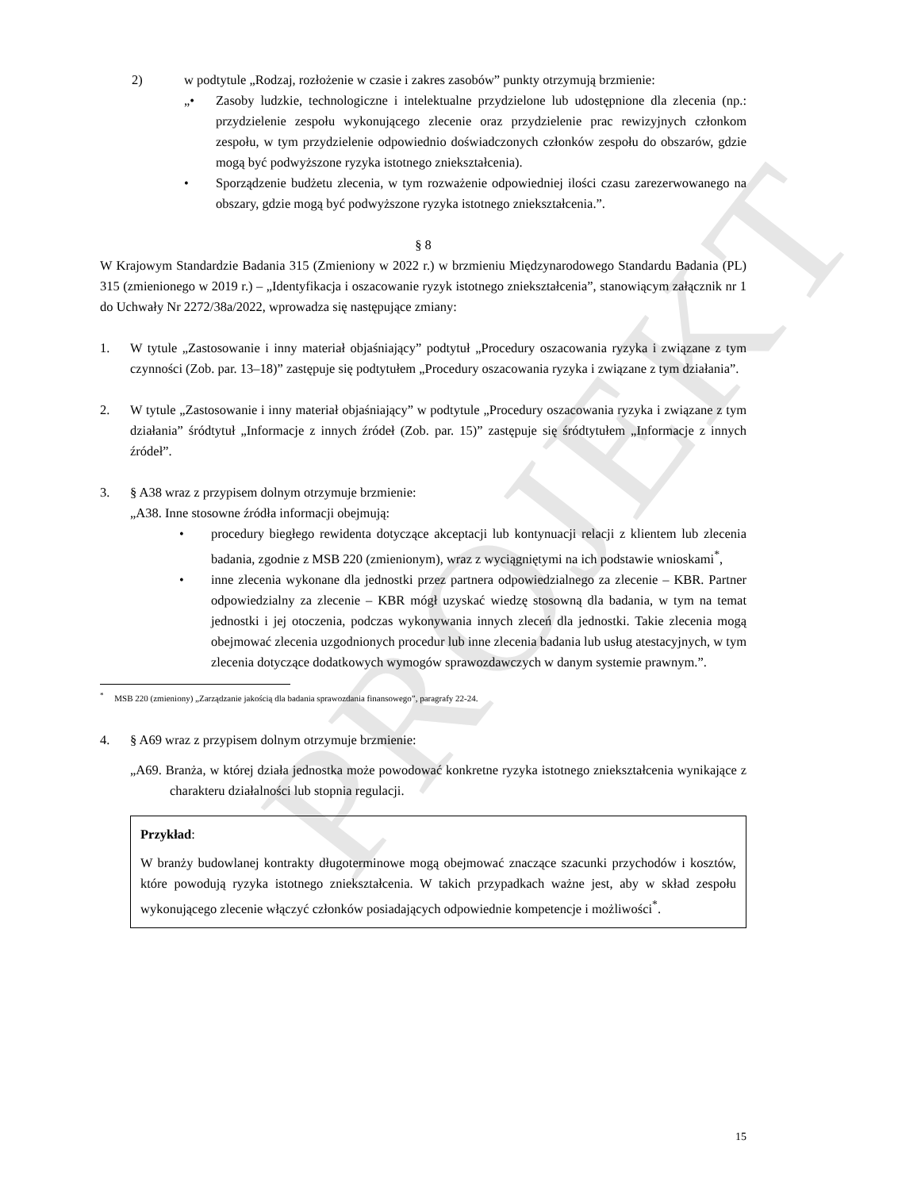PROJEKT
2) w podtytule „Rodzaj, rozłożenie w czasie i zakres zasobów” punkty otrzymują brzmienie:
„• Zasoby ludzkie, technologiczne i intelektualne przydzielone lub udostępnione dla zlecenia (np.: przydzielenie zespołu wykonującego zlecenie oraz przydzielenie prac rewizyjnych członkom zespołu, w tym przydzielenie odpowiednio doświadczonych członków zespołu do obszarów, gdzie mogą być podwyższone ryzyka istotnego zniekształcenia).
• Sporządzenie budżetu zlecenia, w tym rozważenie odpowiedniej ilości czasu zarezerwowanego na obszary, gdzie mogą być podwyższone ryzyka istotnego zniekształcenia.”.
§ 8
W Krajowym Standardzie Badania 315 (Zmieniony w 2022 r.) w brzmieniu Międzynarodowego Standardu Badania (PL) 315 (zmienionego w 2019 r.) – „Identyfikacja i oszacowanie ryzyk istotnego zniekształcenia”, stanowiącym załącznik nr 1 do Uchwały Nr 2272/38a/2022, wprowadza się następujące zmiany:
1. W tytule „Zastosowanie i inny materiał objaśniający” podtytuł „Procedury oszacowania ryzyka i związane z tym czynności (Zob. par. 13–18)” zastępuje się podtytułem „Procedury oszacowania ryzyka i związane z tym działania”.
2. W tytule „Zastosowanie i inny materiał objaśniający” w podtytule „Procedury oszacowania ryzyka i związane z tym działania” śródtytuł „Informacje z innych źródeł (Zob. par. 15)” zastępuje się śródtytułem „Informacje z innych źródeł”.
3. § A38 wraz z przypisem dolnym otrzymuje brzmienie:
„A38. Inne stosowne źródła informacji obejmują:
• procedury biegłego rewidenta dotyczące akceptacji lub kontynuacji relacji z klientem lub zlecenia badania, zgodnie z MSB 220 (zmienionym), wraz z wyciągniętymi na ich podstawie wnioskami<sup>*</sup>,
• inne zlecenia wykonane dla jednostki przez partnera odpowiedzialnego za zlecenie – KBR. Partner odpowiedzialny za zlecenie – KBR mógł uzyskać wiedzę stosowną dla badania, w tym na temat jednostki i jej otoczenia, podczas wykonywania innych zleceń dla jednostki. Takie zlecenia mogą obejmować zlecenia uzgodnionych procedur lub inne zlecenia badania lub usług atestacyjnych, w tym zlecenia dotyczące dodatkowych wymogów sprawozdawczych w danym systemie prawnym.”.
<sup>*</sup> MSB 220 (zmieniony) „Zarządzanie jakością dla badania sprawozdania finansowego”, paragrafy 22-24.
4. § A69 wraz z przypisem dolnym otrzymuje brzmienie:
„A69. Branża, w której działa jednostka może powodować konkretne ryzyka istotnego zniekształcenia wynikające z charakteru działalności lub stopnia regulacji.
Przykład:
W branży budowlanej kontrakty długoterminowe mogą obejmować znaczące szacunki przychodów i kosztów, które powodują ryzyka istotnego zniekształcenia. W takich przypadkach ważne jest, aby w skład zespołu wykonującego zlecenie włączyć członków posiadających odpowiednie kompetencje i możliwości<sup>*</sup>.
15